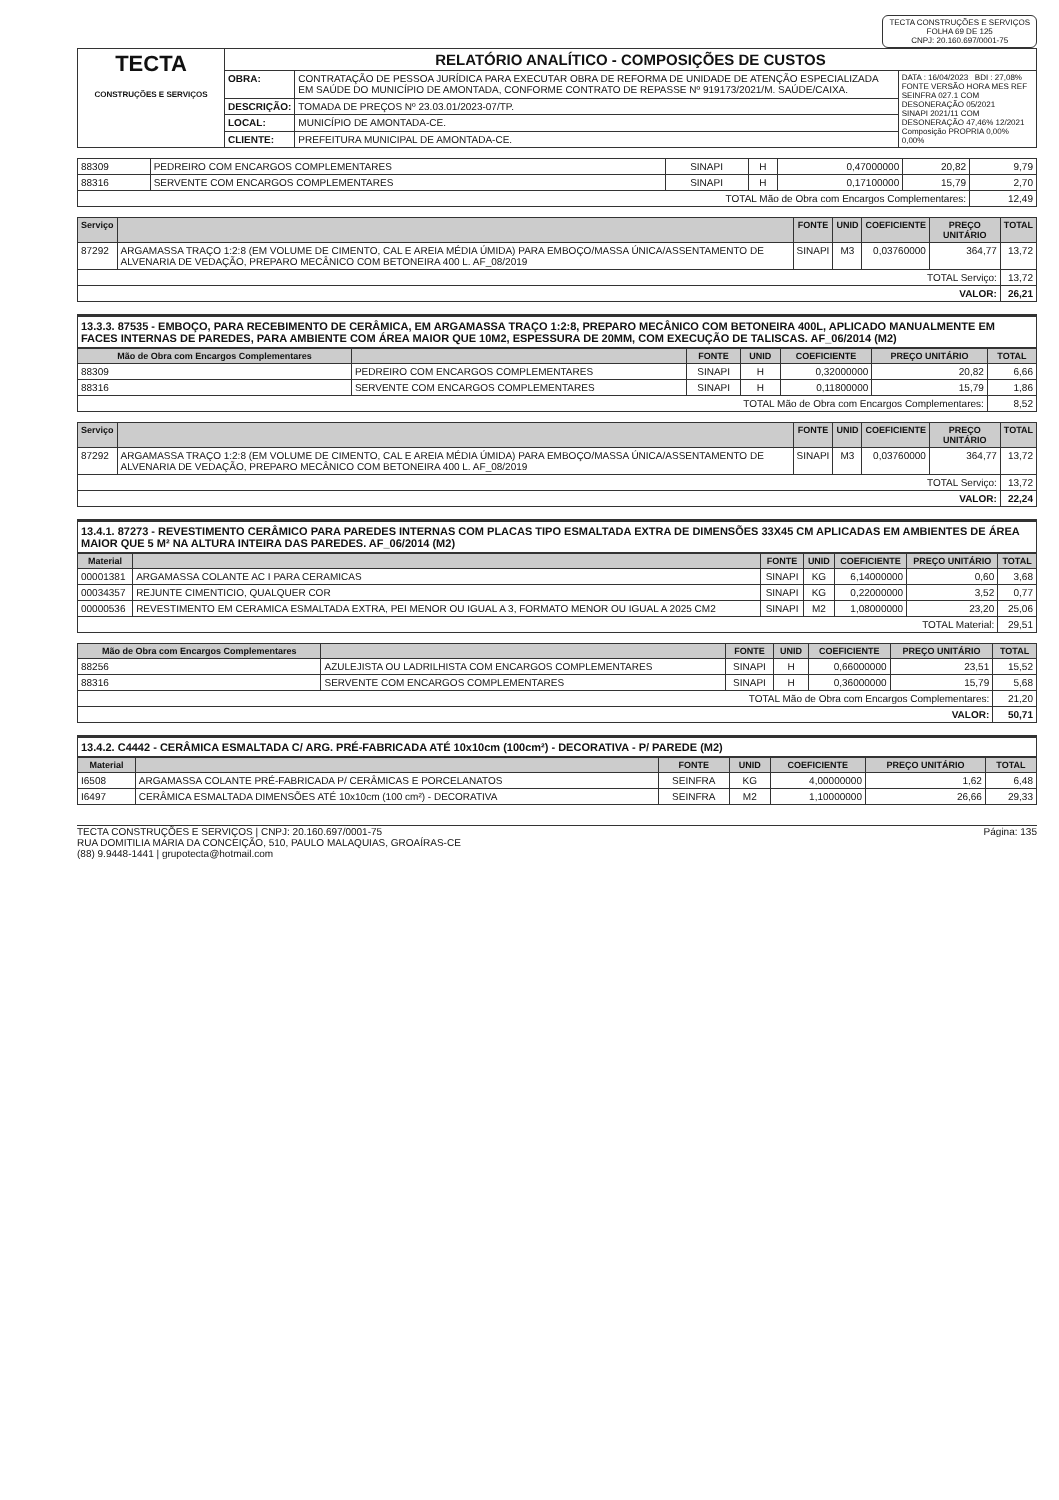TECTA CONSTRUÇÕES E SERVIÇOS
FOLHA 69 DE 125
CNPJ: 20.160.697/0001-75
| TECTA CONSTRUÇÕES E SERVIÇOS | RELATÓRIO ANALÍTICO - COMPOSIÇÕES DE CUSTOS | | |
| | OBRA: | CONTRATAÇÃO DE PESSOA JURÍDICA PARA EXECUTAR OBRA DE REFORMA DE UNIDADE DE ATENÇÃO ESPECIALIZADA EM SAÚDE DO MUNICÍPIO DE AMONTADA, CONFORME CONTRATO DE REPASSE Nº 919173/2021/M. SAÚDE/CAIXA. | DATA : 16/04/2023 BDI : 27,08% FONTE VERSÃO HORA MES REF SEINFRA 027.1 COM DESONERAÇÃO 05/2021 SINAPI 2021/11 COM DESONERAÇÃO 47,46% 12/2021 Composição PROPRIA 0,00% 0,00% |
| | DESCRIÇÃO: | TOMADA DE PREÇOS Nº 23.03.01/2023-07/TP. | |
| | LOCAL: | MUNICÍPIO DE AMONTADA-CE. | |
| | CLIENTE: | PREFEITURA MUNICIPAL DE AMONTADA-CE. | |
| 88309 | PEDREIRO COM ENCARGOS COMPLEMENTARES | SINAPI | H | 0,47000000 | 20,82 | 9,79 |
| 88316 | SERVENTE COM ENCARGOS COMPLEMENTARES | SINAPI | H | 0,17100000 | 15,79 | 2,70 |
| TOTAL Mão de Obra com Encargos Complementares: | | | | | | 12,49 |
| Serviço | | FONTE | UNID | COEFICIENTE | PREÇO UNITÁRIO | TOTAL |
| --- | --- | --- | --- | --- | --- | --- |
| 87292 | ARGAMASSA TRAÇO 1:2:8 (EM VOLUME DE CIMENTO, CAL E AREIA MÉDIA ÚMIDA) PARA EMBOÇO/MASSA ÚNICA/ASSENTAMENTO DE ALVENARIA DE VEDAÇÃO, PREPARO MECÂNICO COM BETONEIRA 400 L. AF_08/2019 | SINAPI | M3 | 0,03760000 | 364,77 | 13,72 |
| TOTAL Serviço: | | | | | | 13,72 |
| VALOR: | | | | | | 26,21 |
13.3.3. 87535 - EMBOÇO, PARA RECEBIMENTO DE CERÂMICA, EM ARGAMASSA TRAÇO 1:2:8, PREPARO MECÂNICO COM BETONEIRA 400L, APLICADO MANUALMENTE EM FACES INTERNAS DE PAREDES, PARA AMBIENTE COM ÁREA MAIOR QUE 10M2, ESPESSURA DE 20MM, COM EXECUÇÃO DE TALISCAS. AF_06/2014 (M2)
| Mão de Obra com Encargos Complementares | | FONTE | UNID | COEFICIENTE | PREÇO UNITÁRIO | TOTAL |
| --- | --- | --- | --- | --- | --- | --- |
| 88309 | PEDREIRO COM ENCARGOS COMPLEMENTARES | SINAPI | H | 0,32000000 | 20,82 | 6,66 |
| 88316 | SERVENTE COM ENCARGOS COMPLEMENTARES | SINAPI | H | 0,11800000 | 15,79 | 1,86 |
| TOTAL Mão de Obra com Encargos Complementares: | | | | | | 8,52 |
| Serviço | | FONTE | UNID | COEFICIENTE | PREÇO UNITÁRIO | TOTAL |
| --- | --- | --- | --- | --- | --- | --- |
| 87292 | ARGAMASSA TRAÇO 1:2:8 (EM VOLUME DE CIMENTO, CAL E AREIA MÉDIA ÚMIDA) PARA EMBOÇO/MASSA ÚNICA/ASSENTAMENTO DE ALVENARIA DE VEDAÇÃO, PREPARO MECÂNICO COM BETONEIRA 400 L. AF_08/2019 | SINAPI | M3 | 0,03760000 | 364,77 | 13,72 |
| TOTAL Serviço: | | | | | | 13,72 |
| VALOR: | | | | | | 22,24 |
13.4.1. 87273 - REVESTIMENTO CERÂMICO PARA PAREDES INTERNAS COM PLACAS TIPO ESMALTADA EXTRA DE DIMENSÕES 33X45 CM APLICADAS EM AMBIENTES DE ÁREA MAIOR QUE 5 M² NA ALTURA INTEIRA DAS PAREDES. AF_06/2014 (M2)
| Material | | FONTE | UNID | COEFICIENTE | PREÇO UNITÁRIO | TOTAL |
| --- | --- | --- | --- | --- | --- | --- |
| 00001381 | ARGAMASSA COLANTE AC I PARA CERAMICAS | SINAPI | KG | 6,14000000 | 0,60 | 3,68 |
| 00034357 | REJUNTE CIMENTICIO, QUALQUER COR | SINAPI | KG | 0,22000000 | 3,52 | 0,77 |
| 00000536 | REVESTIMENTO EM CERAMICA ESMALTADA EXTRA, PEI MENOR OU IGUAL A 3, FORMATO MENOR OU IGUAL A 2025 CM2 | SINAPI | M2 | 1,08000000 | 23,20 | 25,06 |
| TOTAL Material: | | | | | | 29,51 |
| Mão de Obra com Encargos Complementares | | FONTE | UNID | COEFICIENTE | PREÇO UNITÁRIO | TOTAL |
| --- | --- | --- | --- | --- | --- | --- |
| 88256 | AZULEJISTA OU LADRILHISTA COM ENCARGOS COMPLEMENTARES | SINAPI | H | 0,66000000 | 23,51 | 15,52 |
| 88316 | SERVENTE COM ENCARGOS COMPLEMENTARES | SINAPI | H | 0,36000000 | 15,79 | 5,68 |
| TOTAL Mão de Obra com Encargos Complementares: | | | | | | 21,20 |
| VALOR: | | | | | | 50,71 |
13.4.2. C4442 - CERÂMICA ESMALTADA C/ ARG. PRÉ-FABRICADA ATÉ 10x10cm (100cm²) - DECORATIVA - P/ PAREDE (M2)
| Material | | FONTE | UNID | COEFICIENTE | PREÇO UNITÁRIO | TOTAL |
| --- | --- | --- | --- | --- | --- | --- |
| I6508 | ARGAMASSA COLANTE PRÉ-FABRICADA P/ CERÂMICAS E PORCELANATOS | SEINFRA | KG | 4,00000000 | 1,62 | 6,48 |
| I6497 | CERÂMICA ESMALTADA DIMENSÕES ATÉ 10x10cm (100 cm²) - DECORATIVA | SEINFRA | M2 | 1,10000000 | 26,66 | 29,33 |
TECTA CONSTRUÇÕES E SERVIÇOS | CNPJ: 20.160.697/0001-75
RUA DOMITILIA MARIA DA CONCEIÇÃO, 510, PAULO MALAQUIAS, GROAÍRAS-CE
(88) 9.9448-1441 | grupotecta@hotmail.com
Página: 135